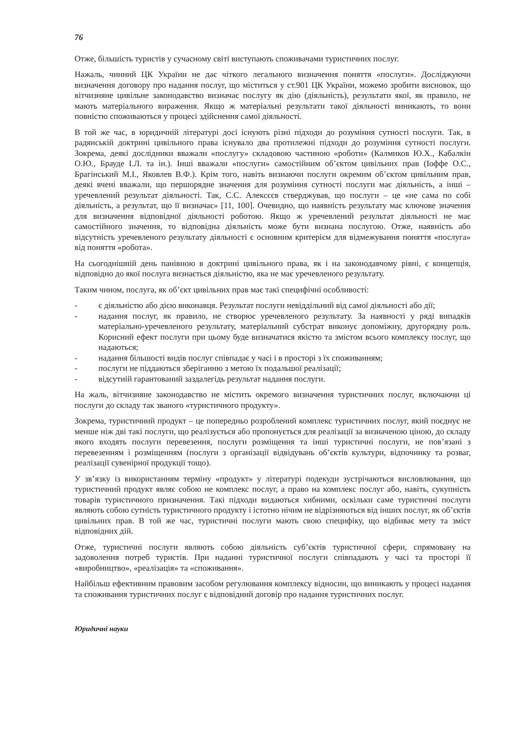76
Отже, більшість туристів у сучасному світі виступають споживачами туристичних послуг.
Нажаль, чинний ЦК України не дає чіткого легального визначення поняття «послуги». Досліджуючи визначення договору про надання послуг, що міститься у ст.901 ЦК України, можемо зробити висновок, що вітчизняне цивільне законодавство визначає послугу як дію (діяльність), результати якої, як правило, не мають матеріального вираження. Якщо ж матеріальні результати такої діяльності виникають, то вони повністю споживаються у процесі здійснення самої діяльності.
В той же час, в юридичній літературі досі існують різні підходи до розуміння сутності послуги. Так, в радянській доктрині цивільного права існувало два протилежні підходи до розуміння сутності послуги. Зокрема, деякі дослідники вважали «послугу» складовою частиною «роботи» (Калмиков Ю.Х., Кабалкін О.Ю., Брауде І.Л. та ін.). Інші вважали «послуги» самостійним об’єктом цивільних прав (Іоффе О.С., Брагінський М.І., Яковлев В.Ф.). Крім того, навіть визнаючи послуги окремим об’єктом цивільним прав, деякі вчені вважали, що першорядне значення для розуміння сутності послуги має діяльність, а інші – уречевлений результат діяльності. Так, С.С. Алексєєв стверджував, що послуги – це «не сама по собі діяльність, а результат, що її визначає» [11, 100]. Очевидно, що наявність результату має ключове значення для визначення відповідної діяльності роботою. Якщо ж уречевлений результат діяльності не має самостійного значення, то відповідна діяльність може бути визнана послугою. Отже, наявність або відсутність уречевленого результату діяльності є основним критерієм для відмежування поняття «послуга» від поняття «робота».
На сьогоднішній день панівною в доктрині цивільного права, як і на законодавчому рівні, є концепція, відповідно до якої послуга визнається діяльністю, яка не має уречевленого результату.
Таким чином, послуга, як об’єкт цивільних прав має такі специфічні особливості:
- є діяльністю або дією виконавця. Результат послуги невіддільний від самої діяльності або дії;
- надання послуг, як правило, не створює уречевленого результату. За наявності у ряді випадків матеріально-уречевленого результату, матеріальний субстрат виконує допоміжну, другорядну роль. Корисний ефект послуги при цьому буде визначатися якістю та змістом всього комплексу послуг, що надаються;
- надання більшості видів послуг співпадає у часі і в просторі з їх споживанням;
- послуги не піддаються зберіганню з метою їх подальшої реалізації;
- відсутній гарантований заздалегідь результат надання послуги.
На жаль, вітчизняне законодавство не містить окремого визначення туристичних послуг, включаючи ці послуги до складу так званого «туристичного продукту».
Зокрема, туристичний продукт – це попередньо розроблений комплекс туристичних послуг, який поєднує не менше ніж дві такі послуги, що реалізується або пропонується для реалізації за визначеною ціною, до складу якого входять послуги перевезення, послуги розміщення та інші туристичні послуги, не пов’язані з перевезенням і розміщенням (послуги з організації відвідувань об’єктів культури, відпочинку та розваг, реалізації сувенірної продукції тощо).
У зв’язку із використанням терміну «продукт» у літературі подекуди зустрічаються висловлювання, що туристичний продукт являє собою не комплекс послуг, а право на комплекс послуг або, навіть, сукупність товарів туристичного призначення. Такі підходи видаються хибними, оскільки саме туристичні послуги являють собою сутність туристичного продукту і істотно нічим не відрізняються від інших послуг, як об’єктів цивільних прав. В той же час, туристичні послуги мають свою специфіку, що відбиває мету та зміст відповідних дій.
Отже, туристичні послуги являють собою діяльність суб’єктів туристичної сфери, спрямовану на задоволення потреб туристів. При наданні туристичної послуги співпадають у часі та просторі її «виробництво», «реалізація» та «споживання».
Найбільш ефективним правовим засобом регулювання комплексу відносин, що виникають у процесі надання та споживання туристичних послуг є відповідний договір про надання туристичних послуг.
Юридичні науки